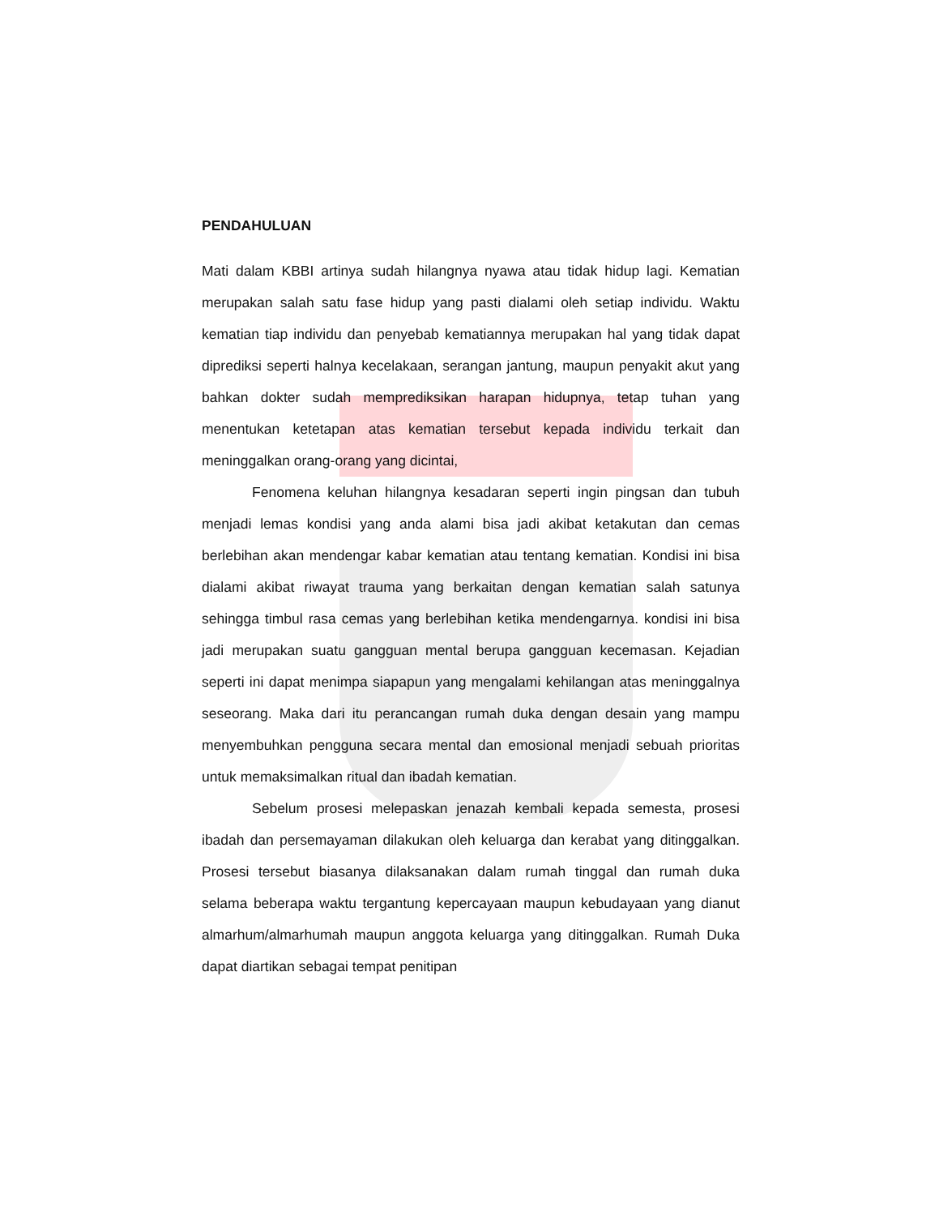PENDAHULUAN
Mati dalam KBBI artinya sudah hilangnya nyawa atau tidak hidup lagi. Kematian merupakan salah satu fase hidup yang pasti dialami oleh setiap individu. Waktu kematian tiap individu dan penyebab kematiannya merupakan hal yang tidak dapat diprediksi seperti halnya kecelakaan, serangan jantung, maupun penyakit akut yang bahkan dokter sudah memprediksikan harapan hidupnya, tetap tuhan yang menentukan ketetapan atas kematian tersebut kepada individu terkait dan meninggalkan orang-orang yang dicintai,
Fenomena keluhan hilangnya kesadaran seperti ingin pingsan dan tubuh menjadi lemas kondisi yang anda alami bisa jadi akibat ketakutan dan cemas berlebihan akan mendengar kabar kematian atau tentang kematian. Kondisi ini bisa dialami akibat riwayat trauma yang berkaitan dengan kematian salah satunya sehingga timbul rasa cemas yang berlebihan ketika mendengarnya. kondisi ini bisa jadi merupakan suatu gangguan mental berupa gangguan kecemasan. Kejadian seperti ini dapat menimpa siapapun yang mengalami kehilangan atas meninggalnya seseorang. Maka dari itu perancangan rumah duka dengan desain yang mampu menyembuhkan pengguna secara mental dan emosional menjadi sebuah prioritas untuk memaksimalkan ritual dan ibadah kematian.
Sebelum prosesi melepaskan jenazah kembali kepada semesta, prosesi ibadah dan persemayaman dilakukan oleh keluarga dan kerabat yang ditinggalkan. Prosesi tersebut biasanya dilaksanakan dalam rumah tinggal dan rumah duka selama beberapa waktu tergantung kepercayaan maupun kebudayaan yang dianut almarhum/almarhumah maupun anggota keluarga yang ditinggalkan. Rumah Duka dapat diartikan sebagai tempat penitipan